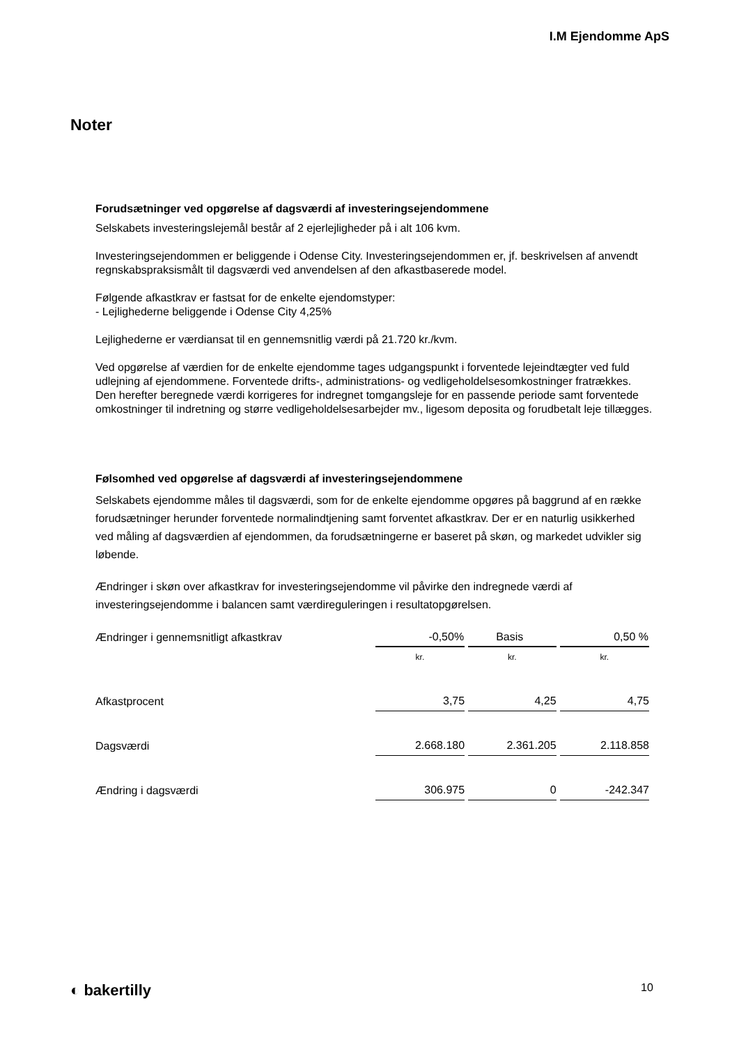I.M Ejendomme ApS
Noter
Forudsætninger ved opgørelse af dagsværdi af investeringsejendommene
Selskabets investeringslejemål består af 2 ejerlejligheder på i alt 106 kvm.
Investeringsejendommen er beliggende i Odense City. Investeringsejendommen er, jf. beskrivelsen af anvendt regnskabspraksismålt til dagsværdi ved anvendelsen af den afkastbaserede model.
Følgende afkastkrav er fastsat for de enkelte ejendomstyper:
- Lejlighederne beliggende i Odense City 4,25%
Lejlighederne er værdiansat til en gennemsnitlig værdi på 21.720 kr./kvm.
Ved opgørelse af værdien for de enkelte ejendomme tages udgangspunkt i forventede lejeindtægter ved fuld udlejning af ejendommene. Forventede drifts-, administrations- og vedligeholdelsesomkostninger fratrækkes. Den herefter beregnede værdi korrigeres for indregnet tomgangsleje for en passende periode samt forventede omkostninger til indretning og større vedligeholdelsesarbejder mv., ligesom deposita og forudbetalt leje tillægges.
Følsomhed ved opgørelse af dagsværdi af investeringsejendommene
Selskabets ejendomme måles til dagsværdi, som for de enkelte ejendomme opgøres på baggrund af en række forudsætninger herunder forventede normalindtjening samt forventet afkastkrav. Der er en naturlig usikkerhed ved måling af dagsværdien af ejendommen, da forudsætningerne er baseret på skøn, og markedet udvikler sig løbende.
Ændringer i skøn over afkastkrav for investeringsejendomme vil påvirke den indregnede værdi af investeringsejendomme i balancen samt værdireguleringen i resultatopgørelsen.
| Ændringer i gennemsnitligt afkastkrav | -0,50% | Basis | 0,50 % |
| | kr. | kr. | kr. |
| Afkastprocent | 3,75 | 4,25 | 4,75 |
| Dagsværdi | 2.668.180 | 2.361.205 | 2.118.858 |
| Ændring i dagsværdi | 306.975 | 0 | -242.347 |
◐ bakertilly 10